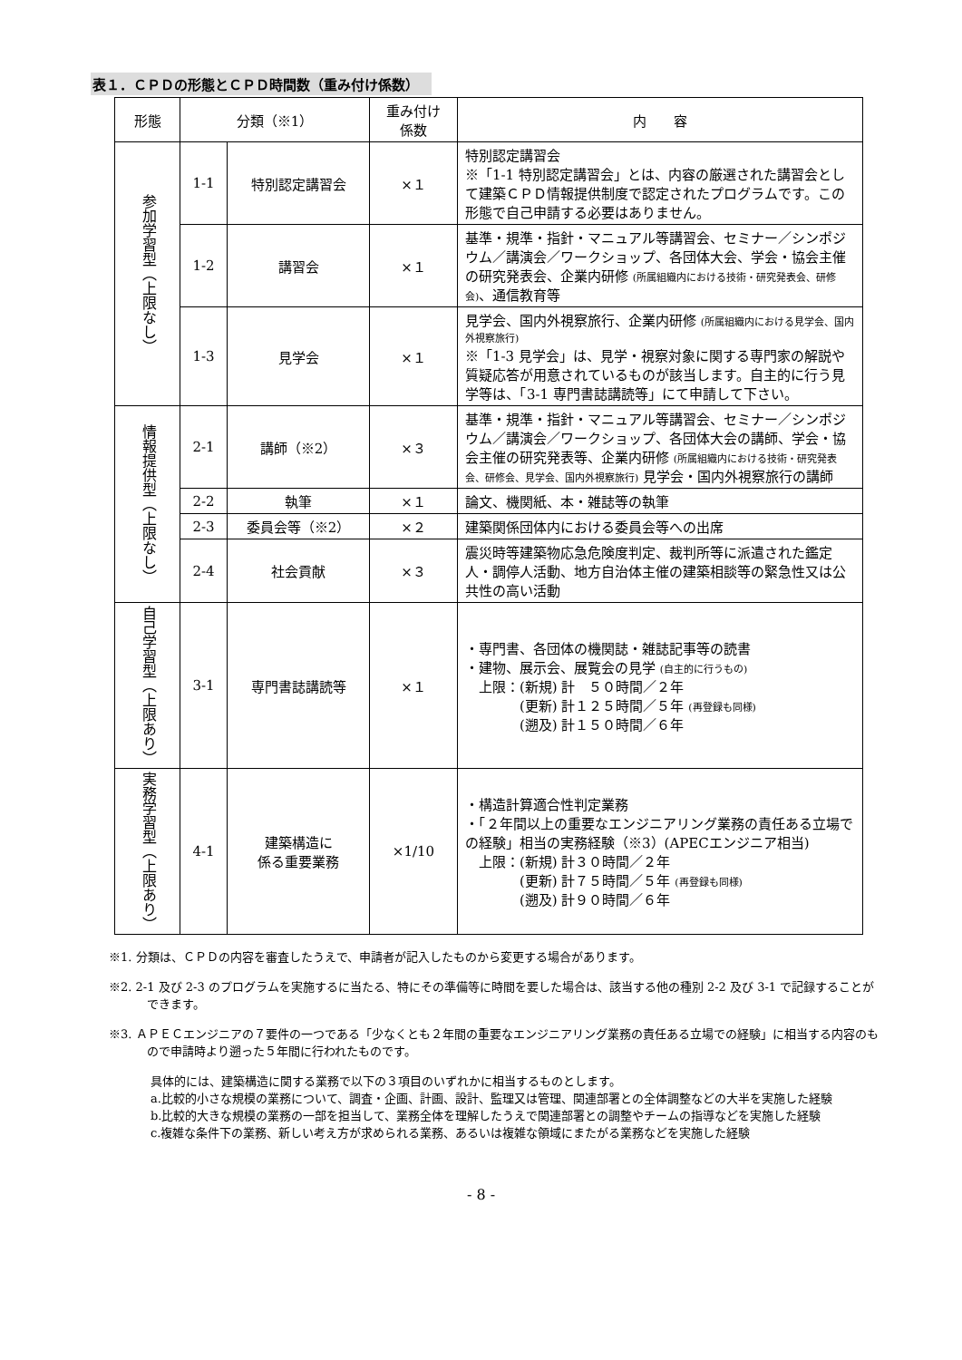表１．ＣＰＤの形態とＣＰＤ時間数（重み付け係数）
| 形態 | 分類（※1） | | 重み付け 係数 | 内 容 |
| --- | --- | --- | --- | --- |
| 参加学習型（上限なし） | 1-1 | 特別認定講習会 | ×１ | 特別認定講習会 ※「1-1 特別認定講習会」とは、内容の厳選された講習会として建築ＣＰＤ情報提供制度で認定されたプログラムです。この形態で自己申請する必要はありません。 |
| | 1-2 | 講習会 | ×１ | 基準・規準・指針・マニュアル等講習会、セミナー／シンポジウム／講演会／ワークショップ、各団体大会、学会・協会主催の研究発表会、企業内研修 (所属組織内における技術・研究発表会、研修会) 、通信教育等 |
| | 1-3 | 見学会 | ×１ | 見学会、国内外視察旅行、企業内研修 (所属組織内における見学会、国内外視察旅行) ※「1-3 見学会」は、見学・視察対象に関する専門家の解説や質疑応答が用意されているものが該当します。自主的に行う見学等は、「3-1 専門書誌講読等」にて申請して下さい。 |
| 情報提供型（上限なし） | 2-1 | 講師（※2） | ×３ | 基準・規準・指針・マニュアル等講習会、セミナー／シンポジウム／講演会／ワークショップ、各団体大会の講師、学会・協会主催の研究発表等、企業内研修 (所属組織内における技術・研究発表会、研修会、見学会、国内外視察旅行) 見学会・国内外視察旅行の講師 |
| | 2-2 | 執筆 | ×１ | 論文、機関紙、本・雑誌等の執筆 |
| | 2-3 | 委員会等（※2） | ×２ | 建築関係団体内における委員会等への出席 |
| | 2-4 | 社会貢献 | ×３ | 震災時等建築物応急危険度判定、裁判所等に派遣された鑑定人・調停人活動、地方自治体主催の建築相談等の緊急性又は公共性の高い活動 |
| 自己学習型（上限あり） | 3-1 | 専門書誌講読等 | ×１ | ・専門書、各団体の機関誌・雑誌記事等の読書 ・建物、展示会、展覧会の見学 (自主的に行うもの) 上限：(新規) 計 ５０時間／２年 (更新) 計１２５時間／５年 (再登録も同様) (遡及) 計１５０時間／６年 |
| 実務学習型（上限あり） | 4-1 | 建築構造に 係る重要業務 | ×1/10 | ・構造計算適合性判定業務 ・「２年間以上の重要なエンジニアリング業務の責任ある立場での経験」相当の実務経験（※3）(APECエンジニア相当) 上限：(新規) 計３０時間／２年 (更新) 計７５時間／５年 (再登録も同様) (遡及) 計９０時間／６年 |
※1. 分類は、ＣＰＤの内容を審査したうえで、申請者が記入したものから変更する場合があります。
※2. 2-1 及び 2-3 のプログラムを実施するに当たる、特にその準備等に時間を要した場合は、該当する他の種別 2-2 及び 3-1 で記録することができます。
※3. ＡＰＥＣエンジニアの７要件の一つである「少なくとも２年間の重要なエンジニアリング業務の責任ある立場での経験」に相当する内容のもので申請時より遡った５年間に行われたものです。
具体的には、建築構造に関する業務で以下の３項目のいずれかに相当するものとします。
a.比較的小さな規模の業務について、調査・企画、計画、設計、監理又は管理、関連部署との全体調整などの大半を実施した経験
b.比較的大きな規模の業務の一部を担当して、業務全体を理解したうえで関連部署との調整やチームの指導などを実施した経験
c.複雑な条件下の業務、新しい考え方が求められる業務、あるいは複雑な領域にまたがる業務などを実施した経験
- 8 -